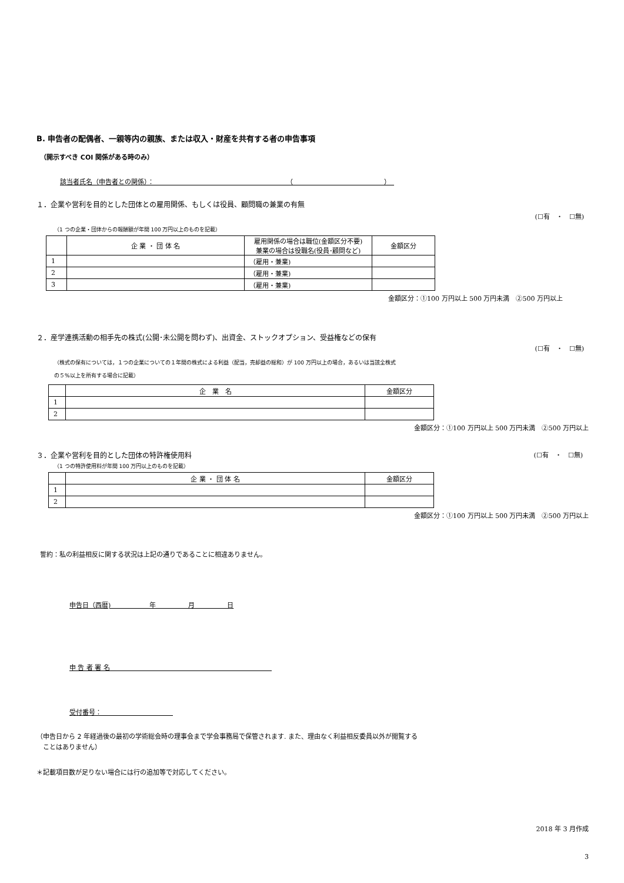B. 申告者の配偶者、一親等内の親族、または収入・財産を共有する者の申告事項
（開示すべき COI 関係がある時のみ）
該当者氏名（申告者との関係）：　　　　　　　　　　　　　　　　　　　　　（　　　　　　　　　　　　　　）　
１．企業や営利を目的とした団体との雇用関係、もしくは役員、顧問職の兼業の有無
(☐有　・　☐無)
（1 つの企業・団体からの報酬額が年間 100 万円以上のものを記載）
| | 企 業 ・ 団 体 名 | 雇用関係の場合は職位(金額区分不要) 兼業の場合は役職名(役員･顧問など) | 金額区分 |
| --- | --- | --- | --- |
| 1 | | （雇用・兼業) | |
| 2 | | （雇用・兼業) | |
| 3 | | （雇用・兼業) | |
金額区分：①100 万円以上 500 万円未満　②500 万円以上
２．産学連携活動の相手先の株式(公開･未公開を問わず)、出資金、ストックオプション、受益権などの保有
(☐有　・　☐無)
（株式の保有については，１つの企業についての１年間の株式による利益（配当，売却益の総和）が 100 万円以上の場合，あるいは当該全株式
の５%以上を所有する場合に記載）
| | 企 業 名 | 金額区分 |
| --- | --- | --- |
| 1 | | |
| 2 | | |
金額区分：①100 万円以上 500 万円未満　②500 万円以上
３．企業や営利を目的とした団体の特許権使用料 (☐有　・　☐無)
（1 つの特許使用料が年間 100 万円以上のものを記載）
| | 企 業 ・ 団 体 名 | 金額区分 |
| --- | --- | --- |
| 1 | | |
| 2 | | |
金額区分：①100 万円以上 500 万円未満　②500 万円以上
誓約：私の利益相反に関する状況は上記の通りであることに相違ありません。
申告日（西暦)　　　　　　年　　　　　月　　　　　日
申 告 者 署 名　　　　　　　　　　　　　　　　　　　　　　　　　
受付番号：　　　　　　　　　　　
（申告日から 2 年経過後の最初の学術総会時の理事会まで学会事務局で保管されます. また、理由なく利益相反委員以外が閲覧する
　ことはありません）
＊記載項目数が足りない場合には行の追加等で対応してください。
2018 年 3 月作成
3